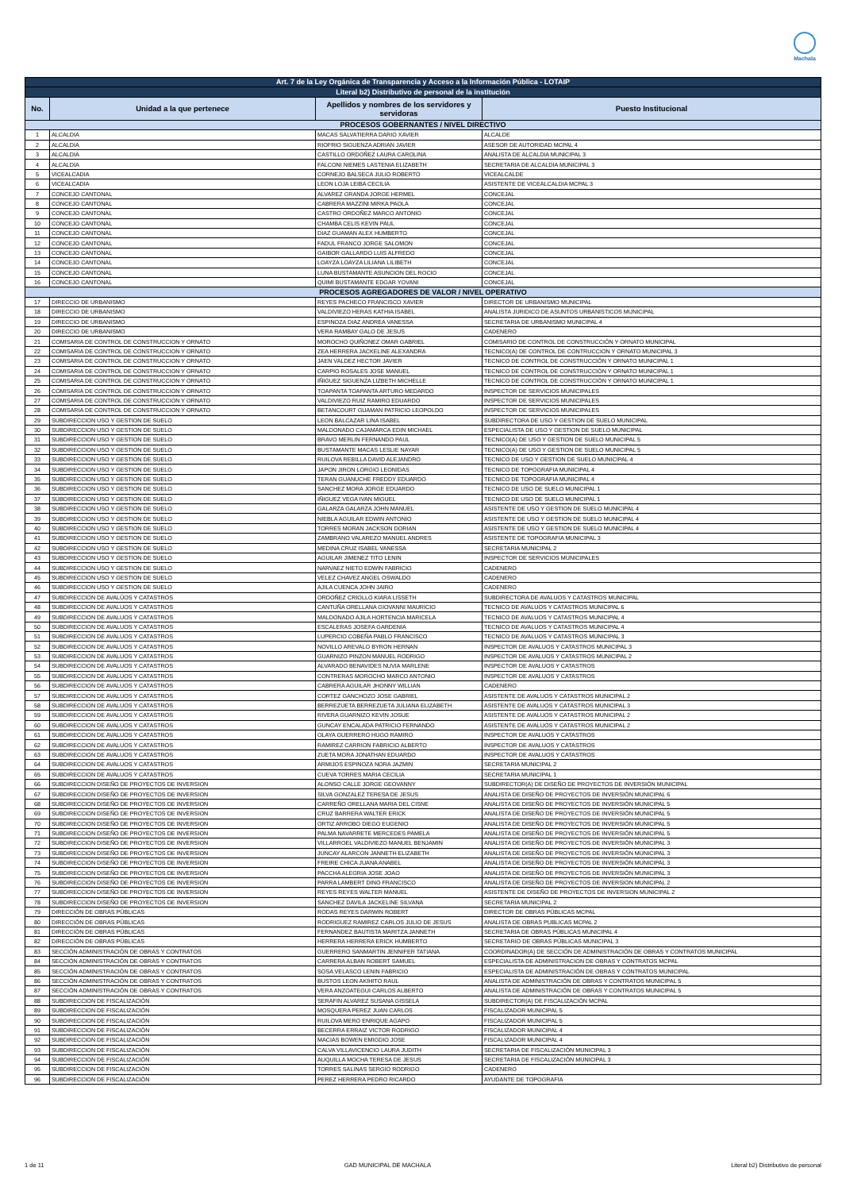Machala
| Art. 7 de la Ley Orgánica de Transparencia y Acceso a la Información Pública - LOTAIP | | | |
| Literal b2) Distributivo de personal de la institución | | | |
| No. | Unidad a la que pertenece | Apellidos y nombres de los servidores y servidoras | Puesto Institucional |
| PROCESOS GOBERNANTES / NIVEL DIRECTIVO | | | |
| 1 | ALCALDIA | MACAS SALVATIERRA DARIO XAVIER | ALCALDE |
| 2 | ALCALDIA | RIOFRIO SIGUENZA ADRIAN JAVIER | ASESOR DE AUTORIDAD MCPAL 4 |
| 3 | ALCALDIA | CASTILLO ORDOÑEZ LAURA CAROLINA | ANALISTA DE ALCALDIA MUNICIPAL 3 |
| 4 | ALCALDIA | FALCONI NIEMES LASTENIA ELIZABETH | SECRETARIA DE ALCALDIA MUNICIPAL 3 |
| 5 | VICEALCADIA | CORNEJO BALSECA JULIO ROBERTO | VICEALCALDE |
| 6 | VICEALCADIA | LEON LOJA LEIBA CECILIA | ASISTENTE DE VICEALCALDIA MCPAL 3 |
| 7 | CONCEJO CANTONAL | ALVAREZ GRANDA JORGE HERMEL | CONCEJAL |
| 8 | CONCEJO CANTONAL | CABRERA MAZZINI MIRKA PAOLA | CONCEJAL |
| 9 | CONCEJO CANTONAL | CASTRO ORDOÑEZ MARCO ANTONIO | CONCEJAL |
| 10 | CONCEJO CANTONAL | CHAMBA CELIS KEVIN PAUL | CONCEJAL |
| 11 | CONCEJO CANTONAL | DIAZ GUAMAN ALEX HUMBERTO | CONCEJAL |
| 12 | CONCEJO CANTONAL | FADUL FRANCO JORGE SALOMON | CONCEJAL |
| 13 | CONCEJO CANTONAL | GAIBOR GALLARDO LUIS ALFREDO | CONCEJAL |
| 14 | CONCEJO CANTONAL | LOAYZA LOAYZA LILIANA LILIBETH | CONCEJAL |
| 15 | CONCEJO CANTONAL | LUNA BUSTAMANTE ASUNCION DEL ROCIO | CONCEJAL |
| 16 | CONCEJO CANTONAL | QUIMI BUSTAMANTE EDGAR YOVANI | CONCEJAL |
| PROCESOS AGREGADORES DE VALOR / NIVEL OPERATIVO | | | |
| 17 | DIRECCIO DE URBANISMO | REYES PACHECO FRANCISCO XAVIER | DIRECTOR DE URBANISMO MUNICIPAL |
| 18 | DIRECCIO DE URBANISMO | VALDIVIEZO HERAS KATHIA ISABEL | ANALISTA JURIDICO DE ASUNTOS URBANISTICOS MUNICIPAL |
| 19 | DIRECCIO DE URBANISMO | ESPINOZA DIAZ ANDREA VANESSA | SECRETARIA DE URBANISMO MUNICIPAL 4 |
| 20 | DIRECCIO DE URBANISMO | VERA RAMBAY GALO DE JESUS | CADENERO |
| 21 | COMISARIA DE CONTROL DE CONSTRUCCION Y ORNATO | MOROCHO QUIÑONEZ OMAR GABRIEL | COMISARIO DE CONTROL DE CONSTRUCCIÓN Y ORNATO MUNICIPAL |
| 22 | COMISARIA DE CONTROL DE CONSTRUCCION Y ORNATO | ZEA HERRERA JACKELINE ALEXANDRA | TECNICO(A) DE CONTROL DE CONTRUCCION Y ORNATO MUNICIPAL 3 |
| 23 | COMISARIA DE CONTROL DE CONSTRUCCION Y ORNATO | JAEN VALDEZ HECTOR JAVIER | TECNICO DE CONTROL DE CONSTRUCCIÓN Y ORNATO MUNICIPAL 1 |
| 24 | COMISARIA DE CONTROL DE CONSTRUCCION Y ORNATO | CARPIO ROSALES JOSE MANUEL | TECNICO DE CONTROL DE CONSTRUCCIÓN Y ORNATO MUNICIPAL 1 |
| 25 | COMISARIA DE CONTROL DE CONSTRUCCION Y ORNATO | IÑIGUEZ SIGUENZA LIZBETH MICHELLE | TECNICO DE CONTROL DE CONSTRUCCIÓN Y ORNATO MUNICIPAL 1 |
| 26 | COMISARIA DE CONTROL DE CONSTRUCCION Y ORNATO | TOAPANTA TOAPANTA ARTURO MEDARDO | INSPECTOR DE SERVICIOS MUNICIPALES |
| 27 | COMISARIA DE CONTROL DE CONSTRUCCION Y ORNATO | VALDIVIEZO RUIZ RAMIRO EDUARDO | INSPECTOR DE SERVICIOS MUNICIPALES |
| 28 | COMISARIA DE CONTROL DE CONSTRUCCION Y ORNATO | BETANCOURT GUAMAN PATRICIO LEOPOLDO | INSPECTOR DE SERVICIOS MUNICIPALES |
| 29 | SUBDIRECCION USO Y GESTION DE SUELO | LEON BALCAZAR LINA ISABEL | SUBDIRECTORA DE USO Y GESTION DE SUELO MUNICIPAL |
| 30 | SUBDIRECCION USO Y GESTION DE SUELO | MALDONADO CAJAMARCA EDIN MICHAEL | ESPECIALISTA DE USO Y GESTION DE SUELO MUNICIPAL |
| 31 | SUBDIRECCION USO Y GESTION DE SUELO | BRAVO MERLIN FERNANDO PAUL | TECNICO(A) DE USO Y GESTION DE SUELO MUNICIPAL 5 |
| 32 | SUBDIRECCION USO Y GESTION DE SUELO | BUSTAMANTE MACAS LESLIE NAYAR | TECNICO(A) DE USO Y GESTION DE SUELO MUNICIPAL 5 |
| 33 | SUBDIRECCION USO Y GESTION DE SUELO | RUILOVA REBILLA DAVID ALEJANDRO | TECNICO DE USO Y GESTION DE SUELO MUNICIPAL 4 |
| 34 | SUBDIRECCION USO Y GESTION DE SUELO | JAPON JIRON LORGIO LEONIDAS | TECNICO DE TOPOGRAFIA MUNICIPAL 4 |
| 35 | SUBDIRECCION USO Y GESTION DE SUELO | TERAN GUANUCHE FREDDY EDUARDO | TECNICO DE TOPOGRAFIA MUNICIPAL 4 |
| 36 | SUBDIRECCION USO Y GESTION DE SUELO | SANCHEZ MORA JORGE EDUARDO | TECNICO DE USO DE SUELO MUNICIPAL 1 |
| 37 | SUBDIRECCION USO Y GESTION DE SUELO | IÑIGUEZ VEGA IVAN MIGUEL | TECNICO DE USO DE SUELO MUNICIPAL 1 |
| 38 | SUBDIRECCION USO Y GESTION DE SUELO | GALARZA GALARZA JOHN MANUEL | ASISTENTE DE USO Y GESTION DE SUELO MUNICIPAL 4 |
| 39 | SUBDIRECCION USO Y GESTION DE SUELO | NIEBLA AGUILAR EDWIN ANTONIO | ASISTENTE DE USO Y GESTION DE SUELO MUNICIPAL 4 |
| 40 | SUBDIRECCION USO Y GESTION DE SUELO | TORRES MORAN JACKSON DORIAN | ASISTENTE DE USO Y GESTION DE SUELO MUNICIPAL 4 |
| 41 | SUBDIRECCION USO Y GESTION DE SUELO | ZAMBRANO VALAREZO MANUEL ANDRES | ASISTENTE DE TOPOGRAFIA MUNICIPAL 3 |
| 42 | SUBDIRECCION USO Y GESTION DE SUELO | MEDINA CRUZ ISABEL VANESSA | SECRETARIA MUNICIPAL 2 |
| 43 | SUBDIRECCION USO Y GESTION DE SUELO | AGUILAR JIMENEZ TITO LENIN | INSPECTOR DE SERVICIOS MUNICIPALES |
| 44 | SUBDIRECCION USO Y GESTION DE SUELO | NARVAEZ NIETO EDWIN FABRICIO | CADENERO |
| 45 | SUBDIRECCION USO Y GESTION DE SUELO | VELEZ CHAVEZ ANGEL OSWALDO | CADENERO |
| 46 | SUBDIRECCION USO Y GESTION DE SUELO | AJILA CUENCA JOHN JAIRO | CADENERO |
| 47 | SUBDIRECCION DE AVALÚOS Y CATASTROS | ORDOÑEZ CRIOLLO KIARA LISSETH | SUBDIRECTORA DE AVALUOS Y CATASTROS MUNICIPAL |
| 48 | SUBDIRECCION DE AVALUOS Y CATASTROS | CANTUÑA ORELLANA GIOVANNI MAURICIO | TECNICO DE AVALUOS Y CATASTROS MUNICIPAL 6 |
| 49 | SUBDIRECCION DE AVALUOS Y CATASTROS | MALDONADO AJILA HORTENCIA MARICELA | TECNICO DE AVALUOS Y CATASTROS MUNICIPAL 4 |
| 50 | SUBDIRECCION DE AVALUOS Y CATASTROS | ESCALERAS JOSEFA GARDENIA | TECNICO DE AVALUOS Y CATASTROS MUNICIPAL 4 |
| 51 | SUBDIRECCION DE AVALUOS Y CATASTROS | LUPERCIO COBEÑA PABLO FRANCISCO | TECNICO DE AVALUOS Y CATASTROS MUNICIPAL 3 |
| 52 | SUBDIRECCION DE AVALUOS Y CATASTROS | NOVILLO AREVALO BYRON HERNAN | INSPECTOR DE AVALUOS Y CATASTROS MUNICIPAL 3 |
| 53 | SUBDIRECCION DE AVALUOS Y CATASTROS | GUARNIZO PINZON MANUEL RODRIGO | INSPECTOR DE AVALUOS Y CATASTROS MUNICIPAL 2 |
| 54 | SUBDIRECCION DE AVALUOS Y CATASTROS | ALVARADO BENAVIDES NUVIA MARLENE | INSPECTOR DE AVALUOS Y CATASTROS |
| 55 | SUBDIRECCION DE AVALUOS Y CATASTROS | CONTRERAS MOROCHO MARCO ANTONIO | INSPECTOR DE AVALUOS Y CATASTROS |
| 56 | SUBDIRECCION DE AVALUOS Y CATASTROS | CABRERA AGUILAR JHONNY WILLIAN | CADENERO |
| 57 | SUBDIRECCION DE AVALUOS Y CATASTROS | CORTEZ GANCHOZO JOSE GABRIEL | ASISTENTE DE AVALUOS Y CATASTROS MUNICIPAL 2 |
| 58 | SUBDIRECCION DE AVALUOS Y CATASTROS | BERREZUETA BERREZUETA JULIANA ELIZABETH | ASISTENTE DE AVALUOS Y CATASTROS MUNICIPAL 3 |
| 59 | SUBDIRECCION DE AVALUOS Y CATASTROS | RIVERA GUARNIZO KEVIN JOSUE | ASISTENTE DE AVALUOS Y CATASTROS MUNICIPAL 2 |
| 60 | SUBDIRECCION DE AVALUOS Y CATASTROS | GUNCAY ENCALADA PATRICIO FERNANDO | ASISTENTE DE AVALUOS Y CATASTROS MUNICIPAL 2 |
| 61 | SUBDIRECCION DE AVALUOS Y CATASTROS | OLAYA GUERRERO HUGO RAMIRO | INSPECTOR DE AVALUOS Y CATASTROS |
| 62 | SUBDIRECCION DE AVALUOS Y CATASTROS | RAMIREZ CARRION FABRICIO ALBERTO | INSPECTOR DE AVALUOS Y CATASTROS |
| 63 | SUBDIRECCION DE AVALUOS Y CATASTROS | ZUETA MORA JONATHAN EDUARDO | INSPECTOR DE AVALUOS Y CATASTROS |
| 64 | SUBDIRECCION DE AVALUOS Y CATASTROS | ARMIJOS ESPINOZA NORA JAZMIN | SECRETARIA MUNICIPAL 2 |
| 65 | SUBDIRECCION DE AVALUOS Y CATASTROS | CUEVA TORRES MARIA CECILIA | SECRETARIA MUNICIPAL 1 |
| 66 | SUBDIRECCION DISEÑO DE PROYECTOS DE INVERSION | ALONSO CALLE JORGE GEOVANNY | SUBDIRECTOR(A) DE DISEÑO DE PROYECTOS DE INVERSIÓN MUNICIPAL |
| 67 | SUBDIRECCION DISEÑO DE PROYECTOS DE INVERSION | SILVA GONZALEZ TERESA DE JESUS | ANALISTA DE DISEÑO DE PROYECTOS DE INVERSIÓN MUNICIPAL 6 |
| 68 | SUBDIRECCION DISEÑO DE PROYECTOS DE INVERSION | CARREÑO ORELLANA MARIA DEL CISNE | ANALISTA DE DISEÑO DE PROYECTOS DE INVERSIÓN MUNICIPAL 5 |
| 69 | SUBDIRECCION DISEÑO DE PROYECTOS DE INVERSION | CRUZ BARRERA WALTER ERICK | ANALISTA DE DISEÑO DE PROYECTOS DE INVERSIÓN MUNICIPAL 5 |
| 70 | SUBDIRECCION DISEÑO DE PROYECTOS DE INVERSION | ORTIZ ARROBO DIEGO EUGENIO | ANALISTA DE DISEÑO DE PROYECTOS DE INVERSIÓN MUNICIPAL 5 |
| 71 | SUBDIRECCION DISEÑO DE PROYECTOS DE INVERSION | PALMA NAVARRETE MERCEDES PAMELA | ANALISTA DE DISEÑO DE PROYECTOS DE INVERSIÓN MUNICIPAL 5 |
| 72 | SUBDIRECCION DISEÑO DE PROYECTOS DE INVERSION | VILLARROEL VALDIVIEZO MANUEL BENJAMIN | ANALISTA DE DISEÑO DE PROYECTOS DE INVERSIÓN MUNICIPAL 3 |
| 73 | SUBDIRECCION DISEÑO DE PROYECTOS DE INVERSION | JUNCAY ALARCON JANNETH ELIZABETH | ANALISTA DE DISEÑO DE PROYECTOS DE INVERSIÓN MUNICIPAL 3 |
| 74 | SUBDIRECCION DISEÑO DE PROYECTOS DE INVERSION | FREIRE CHICA JUANA ANABEL | ANALISTA DE DISEÑO DE PROYECTOS DE INVERSIÓN MUNICIPAL 3 |
| 75 | SUBDIRECCION DISEÑO DE PROYECTOS DE INVERSION | PACCHA ALEGRIA JOSE JOAO | ANALISTA DE DISEÑO DE PROYECTOS DE INVERSIÓN MUNICIPAL 3 |
| 76 | SUBDIRECCION DISEÑO DE PROYECTOS DE INVERSION | PARRA LAMBERT DINO FRANCISCO | ANALISTA DE DISEÑO DE PROYECTOS DE INVERSION MUNICIPAL 2 |
| 77 | SUBDIRECCION DISEÑO DE PROYECTOS DE INVERSION | REYES REYES WALTER MANUEL | ASISTENTE DE DISEÑO DE PROYECTOS DE INVERSION MUNICIPAL 2 |
| 78 | SUBDIRECCION DISEÑO DE PROYECTOS DE INVERSION | SANCHEZ DAVILA JACKELINE SILVANA | SECRETARIA MUNICIPAL 2 |
| 79 | DIRECCIÓN DE OBRAS PÚBLICAS | RODAS REYES DARWIN ROBERT | DIRECTOR DE OBRAS PÚBLICAS MCPAL |
| 80 | DIRECCIÓN DE OBRAS PÚBLICAS | RODRIGUEZ RAMIREZ CARLOS JULIO DE JESUS | ANALISTA DE OBRAS PUBLICAS MCPAL 2 |
| 81 | DIRECCIÓN DE OBRAS PÚBLICAS | FERNANDEZ BAUTISTA MARITZA JANNETH | SECRETARIA DE OBRAS PÚBLICAS MUNICIPAL 4 |
| 82 | DIRECCIÓN DE OBRAS PÚBLICAS | HERRERA HERRERA ERICK HUMBERTO | SECRETARIO DE OBRAS PÚBLICAS MUNICIPAL 3 |
| 83 | SECCIÓN ADMINISTRACIÓN DE OBRAS Y CONTRATOS | GUERRERO SANMARTIN JENNIFER TATIANA | COORDINADOR(A) DE SECCIÓN DE ADMINISTRACIÓN DE OBRAS Y CONTRATOS MUNICIPAL |
| 84 | SECCIÓN ADMINISTRACIÓN DE OBRAS Y CONTRATOS | CARRERA ALBAN ROBERT SAMUEL | ESPECIALISTA DE ADMINISTRACION DE OBRAS Y CONTRATOS MCPAL |
| 85 | SECCIÓN ADMINISTRACIÓN DE OBRAS Y CONTRATOS | SOSA VELASCO LENIN FABRICIO | ESPECIALISTA DE ADMINISTRACIÓN DE OBRAS Y CONTRATOS MUNICIPAL |
| 86 | SECCIÓN ADMINISTRACIÓN DE OBRAS Y CONTRATOS | BUSTOS LEON AKIHITO RAUL | ANALISTA DE ADMINISTRACIÓN DE OBRAS Y CONTRATOS MUNICIPAL 5 |
| 87 | SECCIÓN ADMINISTRACIÓN DE OBRAS Y CONTRATOS | VERA ANZOATEGUI CARLOS ALBERTO | ANALISTA DE ADMINISTRACIÓN DE OBRAS Y CONTRATOS MUNICIPAL 5 |
| 88 | SUBDIRECCION DE FISCALIZACIÓN | SERAFIN ALVAREZ SUSANA GISSELA | SUBDIRECTOR(A) DE FISCALIZACIÓN MCPAL |
| 89 | SUBDIRECCION DE FISCALIZACIÓN | MOSQUERA PEREZ JUAN CARLOS | FISCALIZADOR MUNICIPAL 5 |
| 90 | SUBDIRECCION DE FISCALIZACIÓN | RUILOVA MERO ENRIQUE AGAPO | FISCALIZADOR MUNICIPAL 5 |
| 91 | SUBDIRECCION DE FISCALIZACIÓN | BECERRA ERRAIZ VICTOR RODRIGO | FISCALIZADOR MUNICIPAL 4 |
| 92 | SUBDIRECCION DE FISCALIZACIÓN | MACIAS BOWEN EMIGDIO JOSE | FISCALIZADOR MUNICIPAL 4 |
| 93 | SUBDIRECCION DE FISCALIZACIÓN | CALVA VILLAVICENCIO LAURA JUDITH | SECRETARIA DE FISCALIZACIÓN MUNICIPAL 3 |
| 94 | SUBDIRECCION DE FISCALIZACIÓN | AUQUILLA MOCHA TERESA DE JESUS | SECRETARIA DE FISCALIZACIÓN MUNICIPAL 3 |
| 95 | SUBDIRECCION DE FISCALIZACIÓN | TORRES SALINAS SERGIO RODRIGO | CADENERO |
| 96 | SUBDIRECCION DE FISCALIZACIÓN | PEREZ HERRERA PEDRO RICARDO | AYUDANTE DE TOPOGRAFIA |
1 de 11 GAD MUNICIPAL DE MACHALA Literal b2) Distributivo de personal